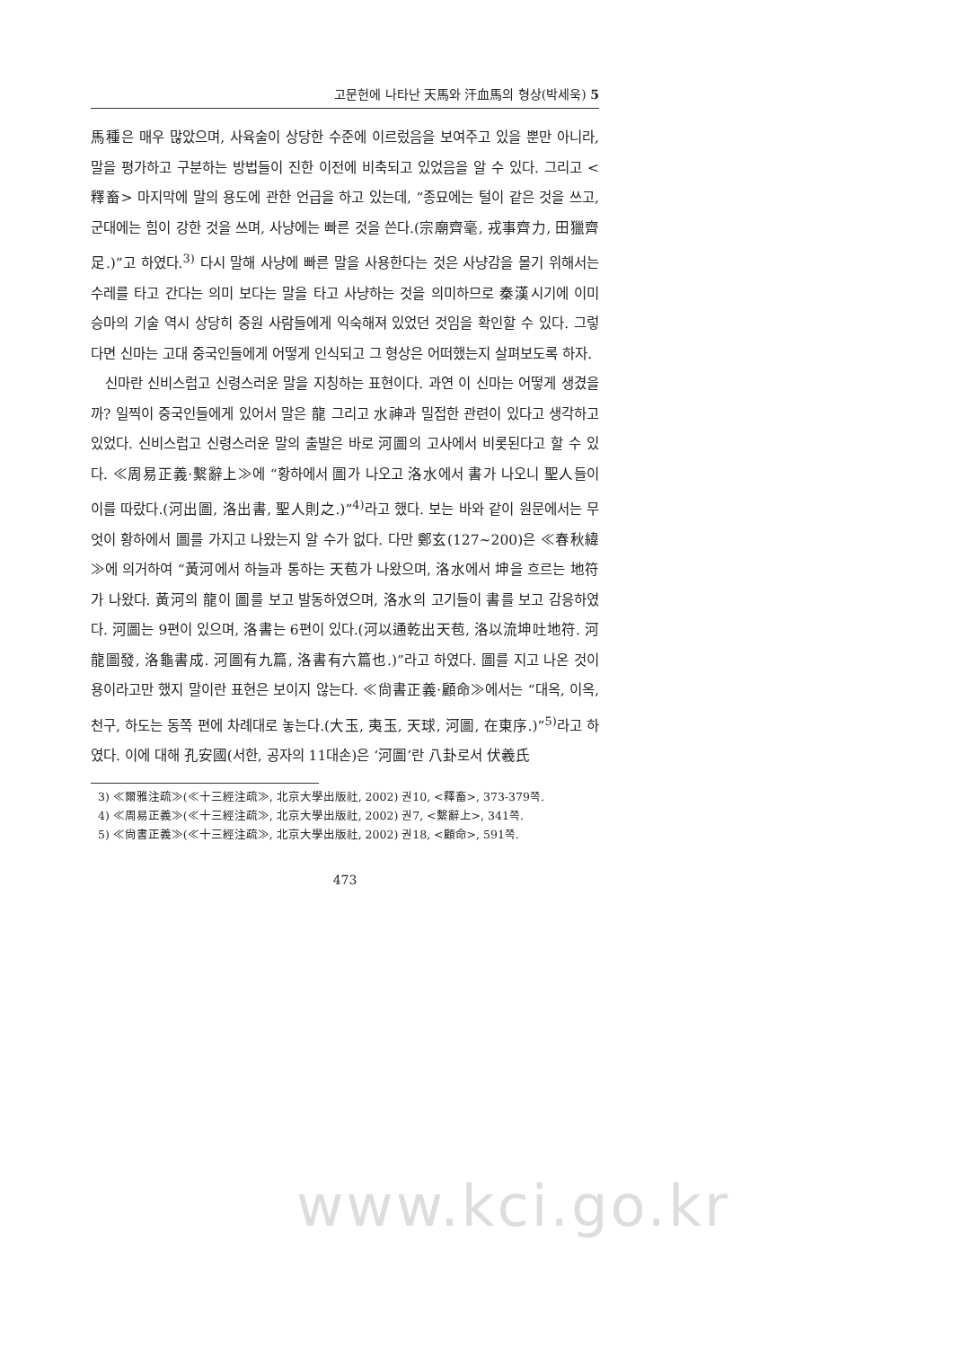고문헌에 나타난 天馬와 汗血馬의 형상(박세욱) 5
馬種은 매우 많았으며, 사육술이 상당한 수준에 이르렀음을 보여주고 있을 뿐만 아니라, 말을 평가하고 구분하는 방법들이 진한 이전에 비축되고 있었음을 알 수 있다. 그리고 <釋畜> 마지막에 말의 용도에 관한 언급을 하고 있는데, “종묘에는 털이 같은 것을 쓰고, 군대에는 힘이 강한 것을 쓰며, 사냥에는 빠른 것을 쓴다.(宗廟齊毫, 戎事齊力, 田獵齊足.)”고 하였다.<sup>3)</sup> 다시 말해 사냥에 빠른 말을 사용한다는 것은 사냥감을 몰기 위해서는 수레를 타고 간다는 의미 보다는 말을 타고 사냥하는 것을 의미하므로 秦漢시기에 이미 승마의 기술 역시 상당히 중원 사람들에게 익숙해져 있었던 것임을 확인할 수 있다. 그렇다면 신마는 고대 중국인들에게 어떻게 인식되고 그 형상은 어떠했는지 살펴보도록 하자.
신마란 신비스럽고 신령스러운 말을 지칭하는 표현이다. 과연 이 신마는 어떻게 생겼을까? 일찍이 중국인들에게 있어서 말은 龍 그리고 水神과 밀접한 관련이 있다고 생각하고 있었다. 신비스럽고 신령스러운 말의 출발은 바로 河圖의 고사에서 비롯된다고 할 수 있다. ≪周易正義·繫辭上≫에 “황하에서 圖가 나오고 洛水에서 書가 나오니 聖人들이 이를 따랐다.(河出圖, 洛出書, 聖人則之.)”<sup>4)</sup>라고 했다. 보는 바와 같이 원문에서는 무엇이 황하에서 圖를 가지고 나왔는지 알 수가 없다. 다만 鄭玄(127~200)은 ≪春秋緯≫에 의거하여 “黃河에서 하늘과 통하는 天苞가 나왔으며, 洛水에서 坤을 흐르는 地符가 나왔다. 黃河의 龍이 圖를 보고 발동하였으며, 洛水의 고기들이 書를 보고 감응하였다. 河圖는 9편이 있으며, 洛書는 6편이 있다.(河以通乾出天苞, 洛以流坤吐地符. 河龍圖發, 洛龜書成. 河圖有九篇, 洛書有六篇也.)”라고 하였다. 圖를 지고 나온 것이 용이라고만 했지 말이란 표현은 보이지 않는다. ≪尙書正義·顧命≫에서는 “대옥, 이옥, 천구, 하도는 동쪽 편에 차례대로 놓는다.(大玉, 夷玉, 天球, 河圖, 在東序.)”<sup>5)</sup>라고 하였다. 이에 대해 孔安國(서한, 공자의 11대손)은 ‘河圖’란 八卦로서 伏羲氏
3) ≪爾雅注疏≫(≪十三經注疏≫, 北京大學出版社, 2002) 권10, <釋畜>, 373-379쪽.
4) ≪周易正義≫(≪十三經注疏≫, 北京大學出版社, 2002) 권7, <繫辭上>, 341쪽.
5) ≪尙書正義≫(≪十三經注疏≫, 北京大學出版社, 2002) 권18, <顧命>, 591쪽.
473
www.kci.go.kr